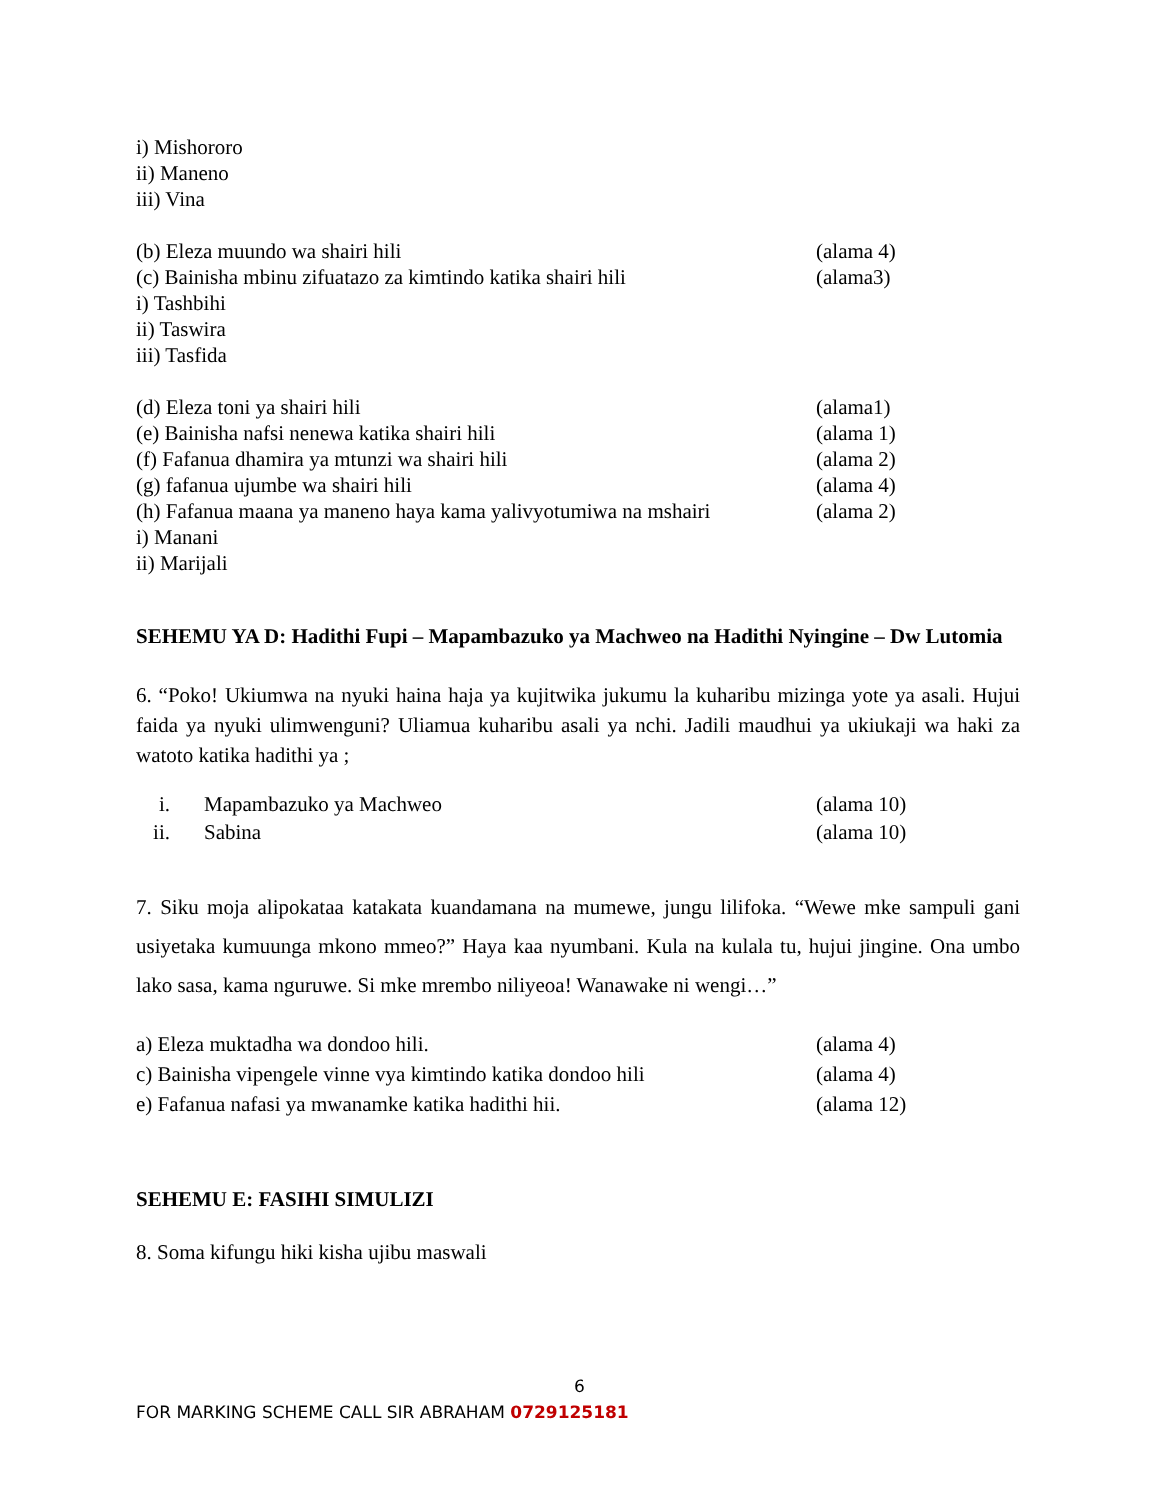i) Mishororo
ii) Maneno
iii) Vina
(b) Eleza muundo wa shairi hili (alama 4)
(c) Bainisha mbinu zifuatazo za kimtindo katika shairi hili (alama3)
i) Tashbihi
ii) Taswira
iii) Tasfida
(d) Eleza toni ya shairi hili (alama1)
(e) Bainisha nafsi nenewa katika shairi hili (alama 1)
(f) Fafanua dhamira ya mtunzi wa shairi hili (alama 2)
(g) fafanua ujumbe wa shairi hili (alama 4)
(h) Fafanua maana ya maneno haya kama yalivyotumiwa na mshairi (alama 2)
i) Manani
ii) Marijali
SEHEMU YA D: Hadithi Fupi – Mapambazuko ya Machweo na Hadithi Nyingine – Dw Lutomia
6. “Poko! Ukiumwa na nyuki haina haja ya kujitwika jukumu la kuharibu mizinga yote ya asali. Hujui faida ya nyuki ulimwenguni? Uliamua kuharibu asali ya nchi. Jadili maudhui ya ukiukaji wa haki za watoto katika hadithi ya ;
i. Mapambazuko ya Machweo (alama 10)
ii. Sabina (alama 10)
7. Siku moja alipokataa katakata kuandamana na mumewe, jungu lilifoka. “Wewe mke sampuli gani usiyetaka kumuunga mkono mmeo?” Haya kaa nyumbani. Kula na kulala tu, hujui jingine. Ona umbo lako sasa, kama nguruwe. Si mke mrembo niliyeoa! Wanawake ni wengi…”
a) Eleza muktadha wa dondoo hili. (alama 4)
c) Bainisha vipengele vinne vya kimtindo katika dondoo hili (alama 4)
e) Fafanua nafasi ya mwanamke katika hadithi hii. (alama 12)
SEHEMU E: FASIHI SIMULIZI
8. Soma kifungu hiki kisha ujibu maswali
6
FOR MARKING SCHEME CALL SIR ABRAHAM 0729125181